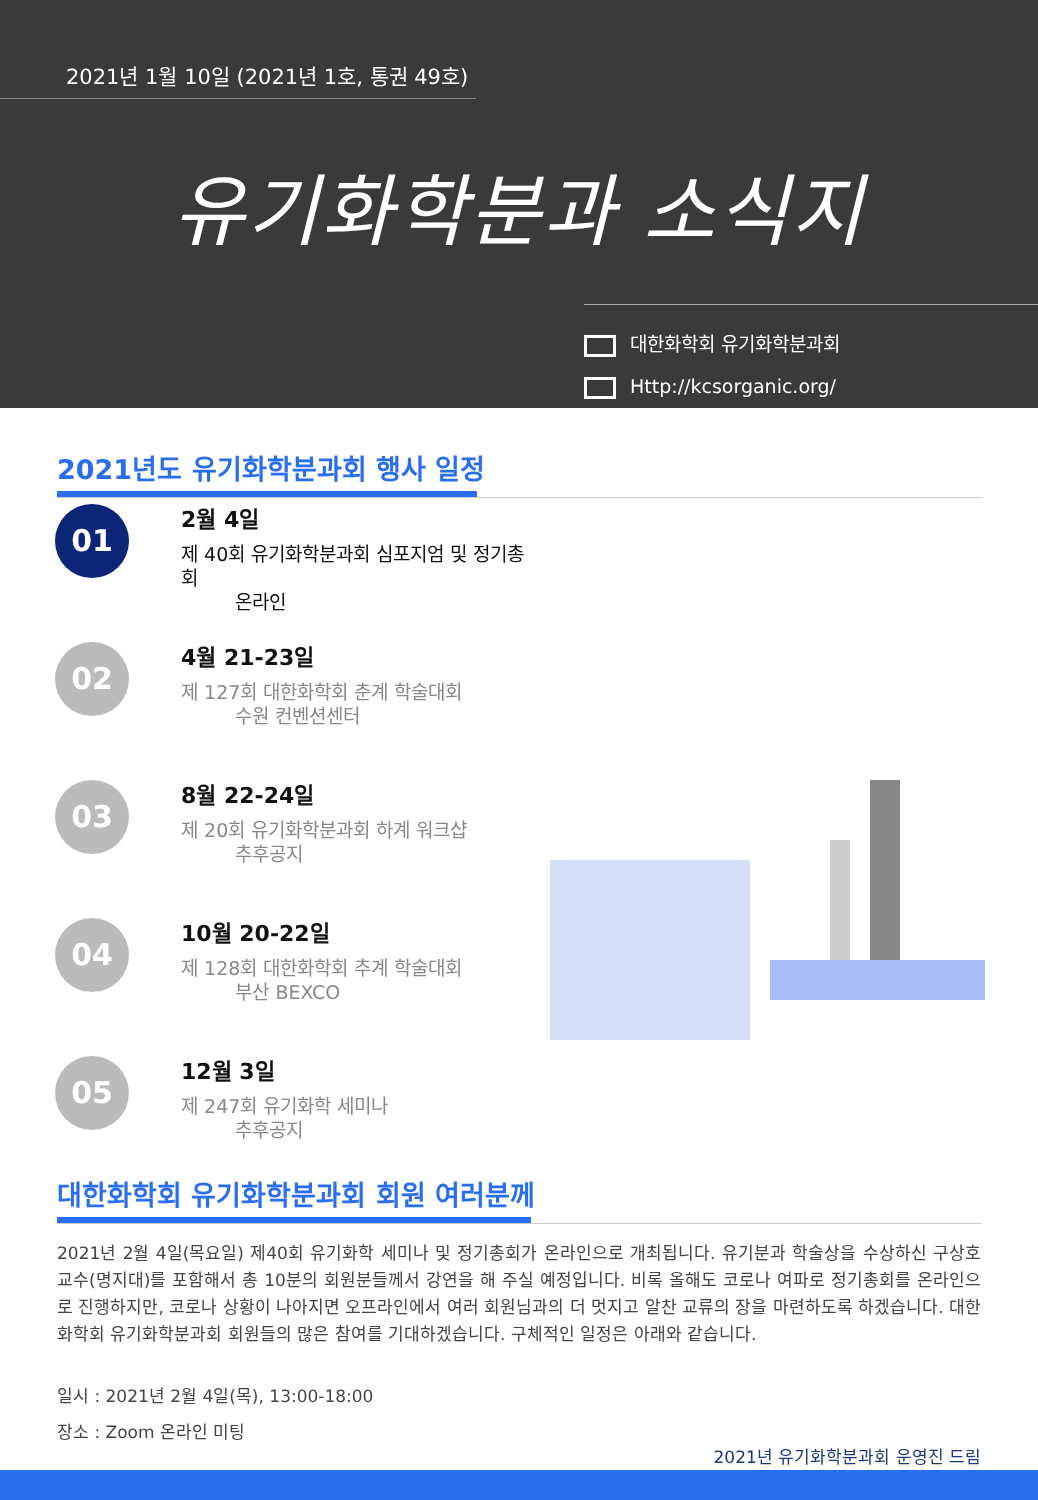2021년 1월 10일 (2021년 1호, 통권 49호)
유기화학분과 소식지
대한화학회 유기화학분과회
Http://kcsorganic.org/
2021년도 유기화학분과회 행사 일정
01
2월 4일
제 40회 유기화학분과회 심포지엄 및 정기총회
온라인
02
4월 21-23일
제 127회 대한화학회 춘계 학술대회
수원 컨벤션센터
03
8월 22-24일
제 20회 유기화학분과회 하계 워크샵
추후공지
04
10월 20-22일
제 128회 대한화학회 추계 학술대회
부산 BEXCO
05
12월 3일
제 247회 유기화학 세미나
추후공지
대한화학회 유기화학분과회 회원 여러분께
2021년 2월 4일(목요일) 제40회 유기화학 세미나 및 정기총회가 온라인으로 개최됩니다. 유기분과 학술상을 수상하신 구상호 교수(명지대)를 포함해서 총 10분의 회원분들께서 강연을 해 주실 예정입니다. 비록 올해도 코로나 여파로 정기총회를 온라인으로 진행하지만, 코로나 상황이 나아지면 오프라인에서 여러 회원님과의 더 멋지고 알찬 교류의 장을 마련하도록 하겠습니다. 대한화학회 유기화학분과회 회원들의 많은 참여를 기대하겠습니다. 구체적인 일정은 아래와 같습니다.
일시 : 2021년 2월 4일(목), 13:00-18:00
장소 : Zoom 온라인 미팅
2021년 유기화학분과회 운영진 드림